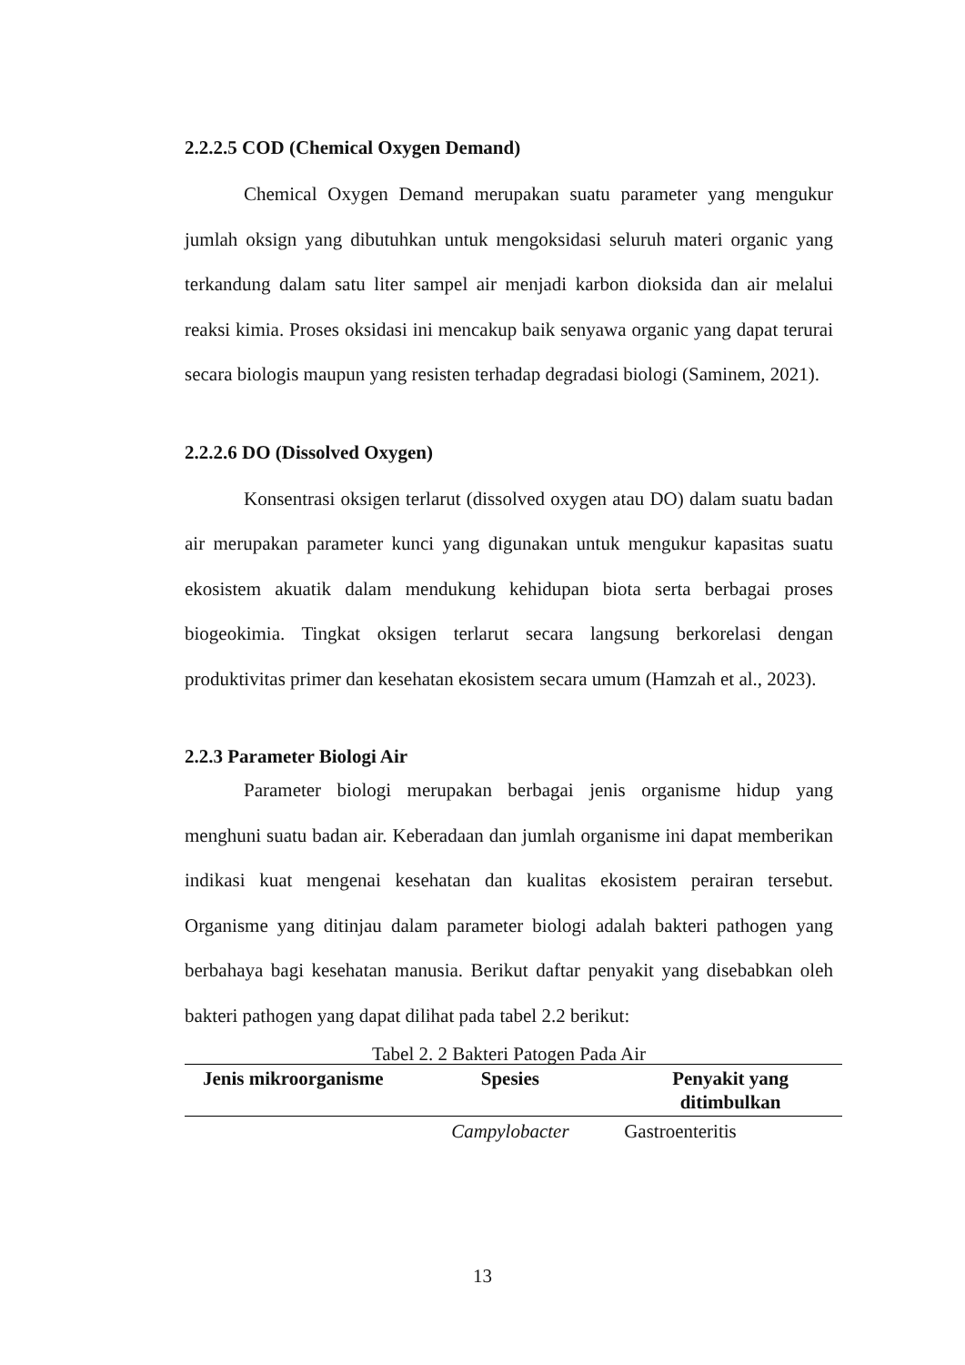2.2.2.5 COD (Chemical Oxygen Demand)
Chemical Oxygen Demand merupakan suatu parameter yang mengukur jumlah oksign yang dibutuhkan untuk mengoksidasi seluruh materi organic yang terkandung dalam satu liter sampel air menjadi karbon dioksida dan air melalui reaksi kimia. Proses oksidasi ini mencakup baik senyawa organic yang dapat terurai secara biologis maupun yang resisten terhadap degradasi biologi (Saminem, 2021).
2.2.2.6 DO (Dissolved Oxygen)
Konsentrasi oksigen terlarut (dissolved oxygen atau DO) dalam suatu badan air merupakan parameter kunci yang digunakan untuk mengukur kapasitas suatu ekosistem akuatik dalam mendukung kehidupan biota serta berbagai proses biogeokimia. Tingkat oksigen terlarut secara langsung berkorelasi dengan produktivitas primer dan kesehatan ekosistem secara umum (Hamzah et al., 2023).
2.2.3 Parameter Biologi Air
Parameter biologi merupakan berbagai jenis organisme hidup yang menghuni suatu badan air. Keberadaan dan jumlah organisme ini dapat memberikan indikasi kuat mengenai kesehatan dan kualitas ekosistem perairan tersebut. Organisme yang ditinjau dalam parameter biologi adalah bakteri pathogen yang berbahaya bagi kesehatan manusia. Berikut daftar penyakit yang disebabkan oleh bakteri pathogen yang dapat dilihat pada tabel 2.2 berikut:
Tabel 2. 2 Bakteri Patogen Pada Air
| Jenis mikroorganisme | Spesies | Penyakit yang ditimbulkan |
| --- | --- | --- |
| | Campylobacter | Gastroenteritis |
13